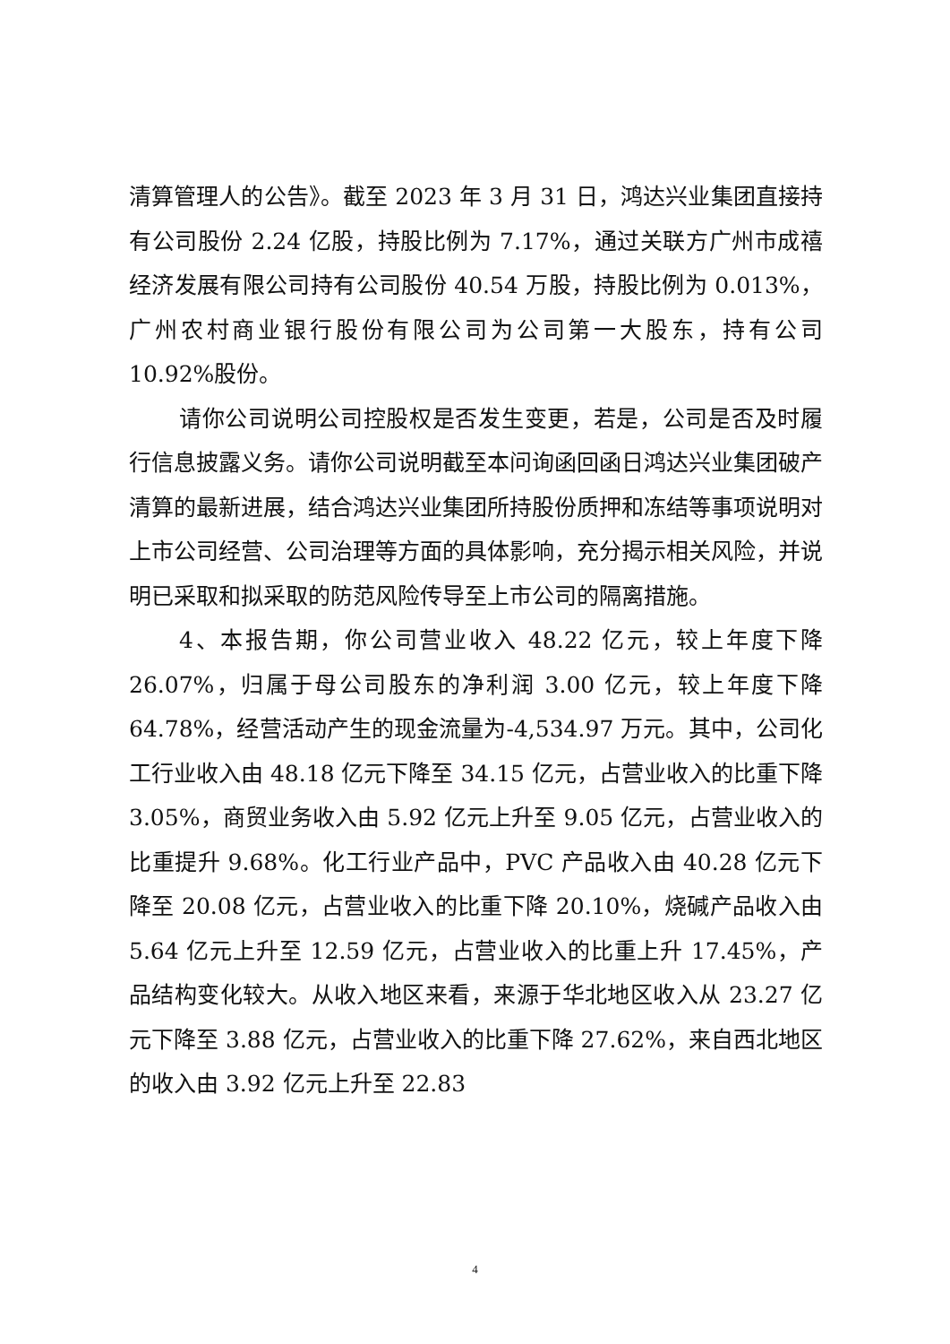清算管理人的公告》。截至 2023 年 3 月 31 日，鸿达兴业集团直接持有公司股份 2.24 亿股，持股比例为 7.17%，通过关联方广州市成禧经济发展有限公司持有公司股份 40.54 万股，持股比例为 0.013%，广州农村商业银行股份有限公司为公司第一大股东，持有公司 10.92%股份。
请你公司说明公司控股权是否发生变更，若是，公司是否及时履行信息披露义务。请你公司说明截至本问询函回函日鸿达兴业集团破产清算的最新进展，结合鸿达兴业集团所持股份质押和冻结等事项说明对上市公司经营、公司治理等方面的具体影响，充分揭示相关风险，并说明已采取和拟采取的防范风险传导至上市公司的隔离措施。
4、本报告期，你公司营业收入 48.22 亿元，较上年度下降 26.07%，归属于母公司股东的净利润 3.00 亿元，较上年度下降 64.78%，经营活动产生的现金流量为-4,534.97 万元。其中，公司化工行业收入由 48.18 亿元下降至 34.15 亿元，占营业收入的比重下降 3.05%，商贸业务收入由 5.92 亿元上升至 9.05 亿元，占营业收入的比重提升 9.68%。化工行业产品中，PVC 产品收入由 40.28 亿元下降至 20.08 亿元，占营业收入的比重下降 20.10%，烧碱产品收入由 5.64 亿元上升至 12.59 亿元，占营业收入的比重上升 17.45%，产品结构变化较大。从收入地区来看，来源于华北地区收入从 23.27 亿元下降至 3.88 亿元，占营业收入的比重下降 27.62%，来自西北地区的收入由 3.92 亿元上升至 22.83
4